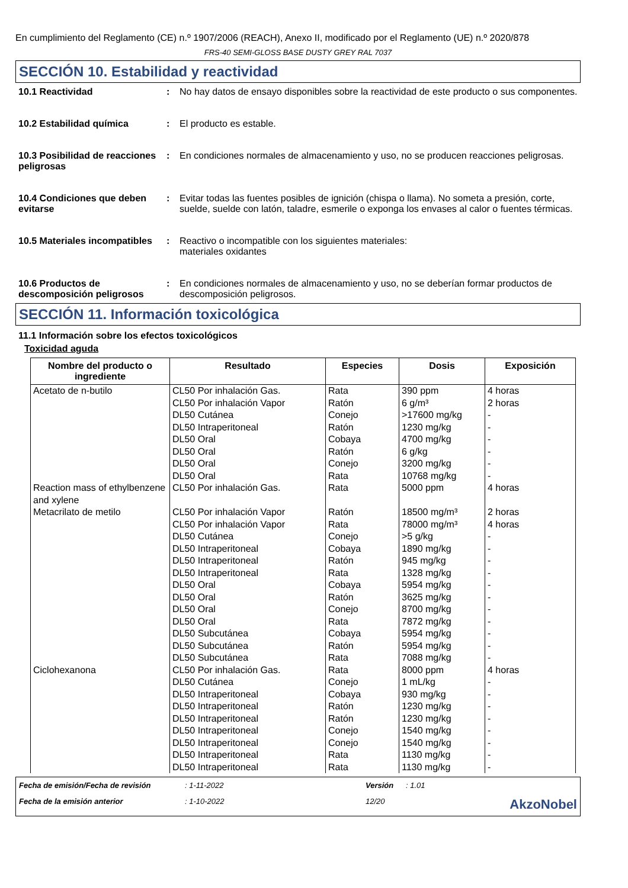En cumplimiento del Reglamento (CE) n.º 1907/2006 (REACH), Anexo II, modificado por el Reglamento (UE) n.º 2020/878
FRS-40 SEMI-GLOSS BASE DUSTY GREY RAL 7037
SECCIÓN 10. Estabilidad y reactividad
10.1 Reactividad : No hay datos de ensayo disponibles sobre la reactividad de este producto o sus componentes.
10.2 Estabilidad química : El producto es estable.
10.3 Posibilidad de reacciones peligrosas
: En condiciones normales de almacenamiento y uso, no se producen reacciones peligrosas.
10.4 Condiciones que deben evitarse
: Evitar todas las fuentes posibles de ignición (chispa o llama). No someta a presión, corte, suelde, suelde con latón, taladre, esmerile o exponga los envases al calor o fuentes térmicas.
10.5 Materiales incompatibles
: Reactivo o incompatible con los siguientes materiales:
materiales oxidantes
10.6 Productos de descomposición peligrosos
: En condiciones normales de almacenamiento y uso, no se deberían formar productos de descomposición peligrosos.
SECCIÓN 11. Información toxicológica
11.1 Información sobre los efectos toxicológicos
Toxicidad aguda
| Nombre del producto o ingrediente | Resultado | Especies | Dosis | Exposición |
| --- | --- | --- | --- | --- |
| Acetato de n-butilo | CL50 Por inhalación Gas. CL50 Por inhalación Vapor DL50 Cutánea DL50 Intraperitoneal DL50 Oral DL50 Oral DL50 Oral DL50 Oral | Rata Ratón Conejo Ratón Cobaya Ratón Conejo Rata | 390 ppm 6 g/m³ >17600 mg/kg 1230 mg/kg 4700 mg/kg 6 g/kg 3200 mg/kg 10768 mg/kg | 4 horas 2 horas - - - - - - |
| Reaction mass of ethylbenzene and xylene | CL50 Por inhalación Gas. | Rata | 5000 ppm | 4 horas |
| Metacrilato de metilo | CL50 Por inhalación Vapor CL50 Por inhalación Vapor DL50 Cutánea DL50 Intraperitoneal DL50 Intraperitoneal DL50 Intraperitoneal DL50 Oral DL50 Oral DL50 Oral DL50 Oral DL50 Subcutánea DL50 Subcutánea DL50 Subcutánea | Ratón Rata Conejo Cobaya Ratón Rata Cobaya Ratón Conejo Rata Cobaya Ratón Rata | 18500 mg/m³ 78000 mg/m³ >5 g/kg 1890 mg/kg 945 mg/kg 1328 mg/kg 5954 mg/kg 3625 mg/kg 8700 mg/kg 7872 mg/kg 5954 mg/kg 5954 mg/kg 7088 mg/kg | 2 horas 4 horas - - - - - - - - - - - |
| Ciclohexanona | CL50 Por inhalación Gas. DL50 Cutánea DL50 Intraperitoneal DL50 Intraperitoneal DL50 Intraperitoneal DL50 Intraperitoneal DL50 Intraperitoneal DL50 Intraperitoneal DL50 Intraperitoneal | Rata Conejo Cobaya Ratón Ratón Conejo Conejo Rata Rata | 8000 ppm 1 mL/kg 930 mg/kg 1230 mg/kg 1230 mg/kg 1540 mg/kg 1540 mg/kg 1130 mg/kg 1130 mg/kg | 4 horas - - - - - - - - |
Fecha de emisión/Fecha de revisión
: 1-11-2022
Versión
: 1.01
Fecha de la emisión anterior
: 1-10-2022
12/20
AkzoNobel